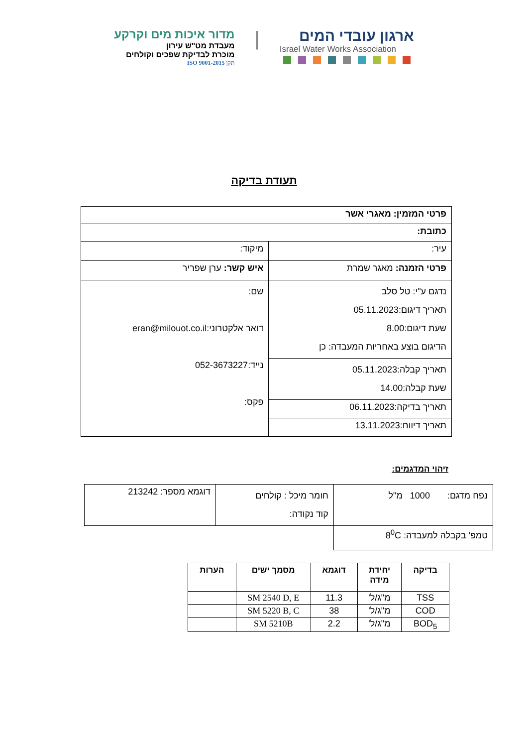ארגון עובדי המים
Israel Water Works Association
|
מדור איכות מים וקרקע
מעבדת מט"ש עירון
מוכרת לבדיקת שפכים וקולחים
תקן ISO 9001-2015
תעודת בדיקה
| פרטי המזמין: מאגרי אשר | |
| כתובת: | |
| עיר: | מיקוד: |
| פרטי הזמנה: מאגר שמרת | איש קשר: ערן שפריר |
| נדגם ע"י: טל סלב תאריך דיגום:05.11.2023 שעת דיגום:8.00 הדיגום בוצע באחריות המעבדה: כן | שם: דואר אלקטרוני:eran@milouot.co.il נייד:052-3673227 פקס: |
| תאריך קבלה:05.11.2023 שעת קבלה:14.00 | |
| תאריך בדיקה:06.11.2023 | |
| תאריך דיווח:13.11.2023 | |
זיהוי המדגמים:
| נפח מדגם: 1000 מ"ל | חומר מיכל : קולחים קוד נקודה: | דוגמא מספר: 213242 |
| טמפ' בקבלה למעבדה: 8<sup>0</sup>C | | |
| בדיקה | יחידת מידה | דוגמא | מסמך ישים | הערות |
| --- | --- | --- | --- | --- |
| TSS | מ"ג/ל' | 11.3 | SM 2540 D, E | |
| COD | מ"ג/ל' | 38 | SM 5220 B, C | |
| BOD<sub>5</sub> | מ"ג/ל' | 2.2 | SM 5210B | |